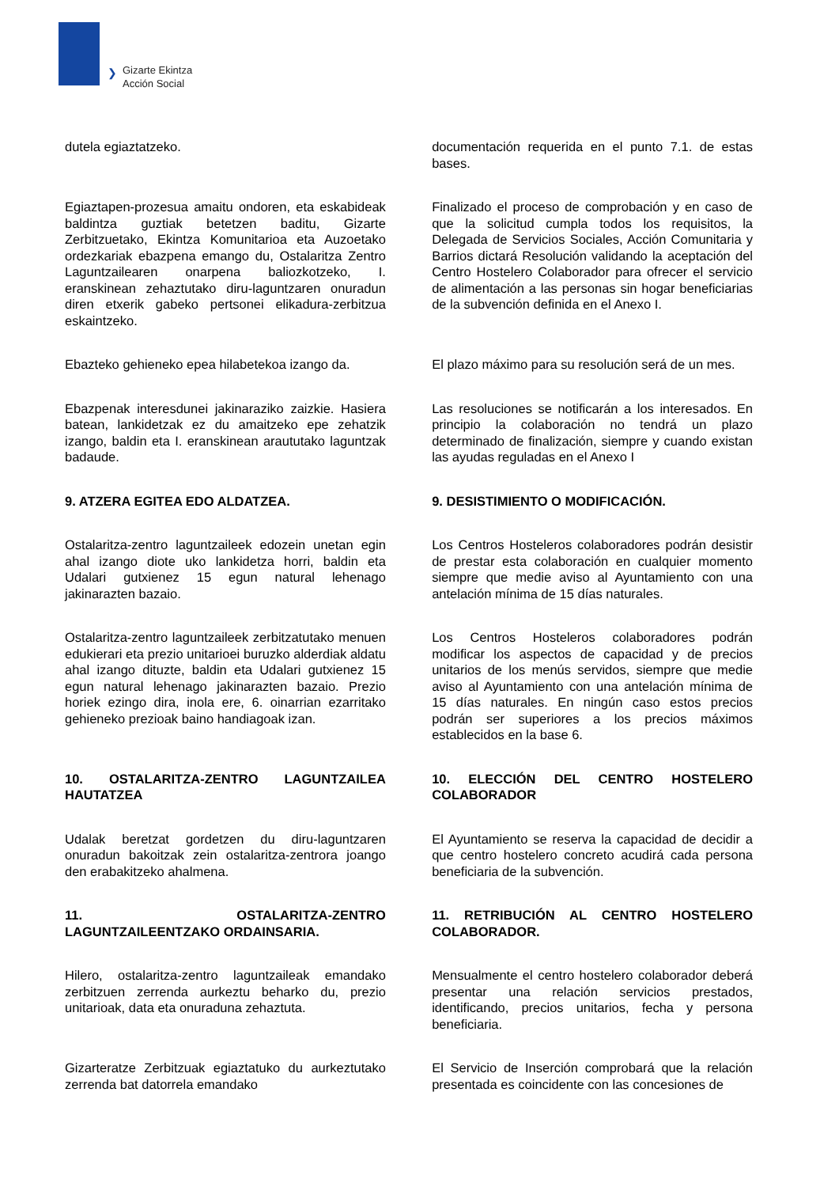❯
Gizarte Ekintza
Acción Social
| dutela egiaztatzeko. | | documentación requerida en el punto 7.1. de estas bases. |
| Egiaztapen-prozesua amaitu ondoren, eta eskabideak baldintza guztiak betetzen baditu, Gizarte Zerbitzuetako, Ekintza Komunitarioa eta Auzoetako ordezkariak ebazpena emango du, Ostalaritza Zentro Laguntzailearen onarpena baliozkotzeko, I. eranskinean zehaztutako diru-laguntzaren onuradun diren etxerik gabeko pertsonei elikadura-zerbitzua eskaintzeko. | | Finalizado el proceso de comprobación y en caso de que la solicitud cumpla todos los requisitos, la Delegada de Servicios Sociales, Acción Comunitaria y Barrios dictará Resolución validando la aceptación del Centro Hostelero Colaborador para ofrecer el servicio de alimentación a las personas sin hogar beneficiarias de la subvención definida en el Anexo I. |
| Ebazteko gehieneko epea hilabetekoa izango da. | | El plazo máximo para su resolución será de un mes. |
| Ebazpenak interesdunei jakinaraziko zaizkie. Hasiera batean, lankidetzak ez du amaitzeko epe zehatzik izango, baldin eta I. eranskinean araututako laguntzak badaude. | | Las resoluciones se notificarán a los interesados. En principio la colaboración no tendrá un plazo determinado de finalización, siempre y cuando existan las ayudas reguladas en el Anexo I |
| 9. ATZERA EGITEA EDO ALDATZEA. | | 9. DESISTIMIENTO O MODIFICACIÓN. |
| Ostalaritza-zentro laguntzaileek edozein unetan egin ahal izango diote uko lankidetza horri, baldin eta Udalari gutxienez 15 egun natural lehenago jakinarazten bazaio. | | Los Centros Hosteleros colaboradores podrán desistir de prestar esta colaboración en cualquier momento siempre que medie aviso al Ayuntamiento con una antelación mínima de 15 días naturales. |
| Ostalaritza-zentro laguntzaileek zerbitzatutako menuen edukierari eta prezio unitarioei buruzko alderdiak aldatu ahal izango dituzte, baldin eta Udalari gutxienez 15 egun natural lehenago jakinarazten bazaio. Prezio horiek ezingo dira, inola ere, 6. oinarrian ezarritako gehieneko prezioak baino handiagoak izan. | | Los Centros Hosteleros colaboradores podrán modificar los aspectos de capacidad y de precios unitarios de los menús servidos, siempre que medie aviso al Ayuntamiento con una antelación mínima de 15 días naturales. En ningún caso estos precios podrán ser superiores a los precios máximos establecidos en la base 6. |
| 10. OSTALARITZA-ZENTRO LAGUNTZAILEA HAUTATZEA | | 10. ELECCIÓN DEL CENTRO HOSTELERO COLABORADOR |
| Udalak beretzat gordetzen du diru-laguntzaren onuradun bakoitzak zein ostalaritza-zentrora joango den erabakitzeko ahalmena. | | El Ayuntamiento se reserva la capacidad de decidir a que centro hostelero concreto acudirá cada persona beneficiaria de la subvención. |
| 11. OSTALARITZA-ZENTRO LAGUNTZAILEENTZAKO ORDAINSARIA. | | 11. RETRIBUCIÓN AL CENTRO HOSTELERO COLABORADOR. |
| Hilero, ostalaritza-zentro laguntzaileak emandako zerbitzuen zerrenda aurkeztu beharko du, prezio unitarioak, data eta onuraduna zehaztuta. | | Mensualmente el centro hostelero colaborador deberá presentar una relación servicios prestados, identificando, precios unitarios, fecha y persona beneficiaria. |
| Gizarteratze Zerbitzuak egiaztatuko du aurkeztutako zerrenda bat datorrela emandako | | El Servicio de Inserción comprobará que la relación presentada es coincidente con las concesiones de |